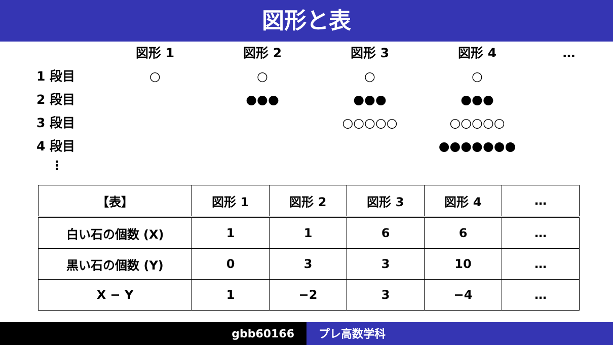図形と表
図形 1
図形 2
図形 3
図形 4
…
1 段目
○
○
○
○
2 段目
●●●
●●●
●●●
3 段目
○○○○○
○○○○○
4 段目
●●●●●●●
⋮
| 【表】 | 図形 1 | 図形 2 | 図形 3 | 図形 4 | … |
| --- | --- | --- | --- | --- | --- |
| 白い石の個数 (X) | 1 | 1 | 6 | 6 | … |
| 黒い石の個数 (Y) | 0 | 3 | 3 | 10 | … |
| X − Y | 1 | −2 | 3 | −4 | … |
gbb60166 プレ高数学科